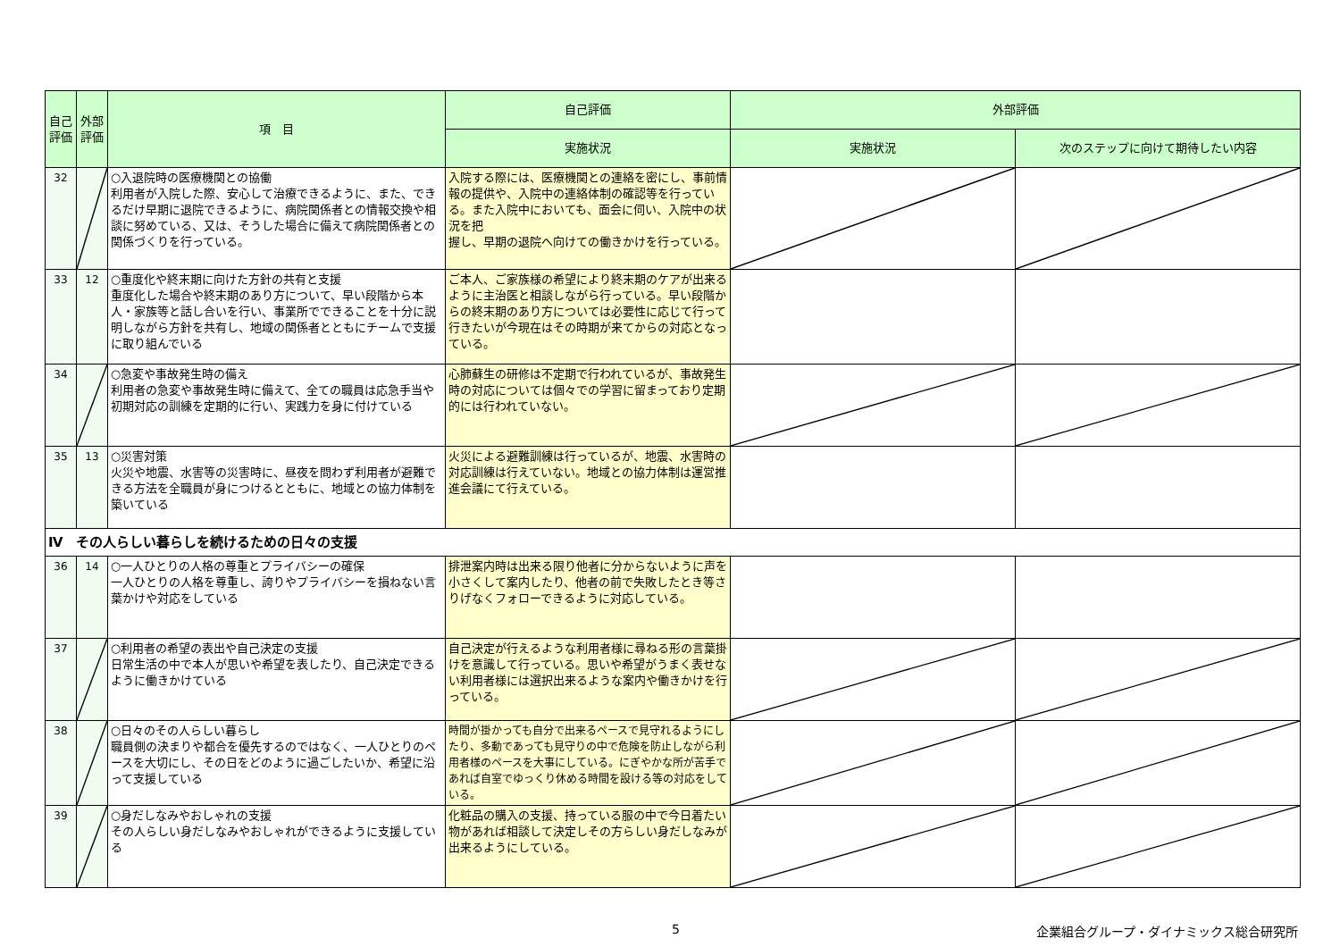| 自己評価 | 外部評価 | 項 目 | 自己評価 | 外部評価 | |
| --- | --- | --- | --- | --- | --- |
| | | | 実施状況 | 実施状況 | 次のステップに向けて期待したい内容 |
| 32 | | ○入退院時の医療機関との協働 利用者が入院した際、安心して治療できるように、また、できるだけ早期に退院できるように、病院関係者との情報交換や相談に努めている、又は、そうした場合に備えて病院関係者との関係づくりを行っている。 | 入院する際には、医療機関との連絡を密にし、事前情報の提供や、入院中の連絡体制の確認等を行っている。また入院中においても、面会に伺い、入院中の状況を把 握し、早期の退院へ向けての働きかけを行っている。 | | |
| 33 | 12 | ○重度化や終末期に向けた方針の共有と支援 重度化した場合や終末期のあり方について、早い段階から本人・家族等と話し合いを行い、事業所でできることを十分に説明しながら方針を共有し、地域の関係者とともにチームで支援に取り組んでいる | ご本人、ご家族様の希望により終末期のケアが出来るように主治医と相談しながら行っている。早い段階からの終末期のあり方については必要性に応じて行って行きたいが今現在はその時期が来てからの対応となっている。 | | |
| 34 | | ○急変や事故発生時の備え 利用者の急変や事故発生時に備えて、全ての職員は応急手当や初期対応の訓練を定期的に行い、実践力を身に付けている | 心肺蘇生の研修は不定期で行われているが、事故発生時の対応については個々での学習に留まっており定期的には行われていない。 | | |
| 35 | 13 | ○災害対策 火災や地震、水害等の災害時に、昼夜を問わず利用者が避難できる方法を全職員が身につけるとともに、地域との協力体制を築いている | 火災による避難訓練は行っているが、地震、水害時の対応訓練は行えていない。地域との協力体制は運営推進会議にて行えている。 | | |
| Ⅳ その人らしい暮らしを続けるための日々の支援 | | | | | |
| 36 | 14 | ○一人ひとりの人格の尊重とプライバシーの確保 一人ひとりの人格を尊重し、誇りやプライバシーを損ねない言葉かけや対応をしている | 排泄案内時は出来る限り他者に分からないように声を小さくして案内したり、他者の前で失敗したとき等さりげなくフォローできるように対応している。 | | |
| 37 | | ○利用者の希望の表出や自己決定の支援 日常生活の中で本人が思いや希望を表したり、自己決定できるように働きかけている | 自己決定が行えるような利用者様に尋ねる形の言葉掛けを意識して行っている。思いや希望がうまく表せない利用者様には選択出来るような案内や働きかけを行っている。 | | |
| 38 | | ○日々のその人らしい暮らし 職員側の決まりや都合を優先するのではなく、一人ひとりのペースを大切にし、その日をどのように過ごしたいか、希望に沿って支援している | 時間が掛かっても自分で出来るペースで見守れるようにしたり、多動であっても見守りの中で危険を防止しながら利用者様のペースを大事にしている。にぎやかな所が苦手であれば自室でゆっくり休める時間を設ける等の対応をしている。 | | |
| 39 | | ○身だしなみやおしゃれの支援 その人らしい身だしなみやおしゃれができるように支援している | 化粧品の購入の支援、持っている服の中で今日着たい物があれば相談して決定しその方らしい身だしなみが出来るようにしている。 | | |
5
企業組合グループ・ダイナミックス総合研究所